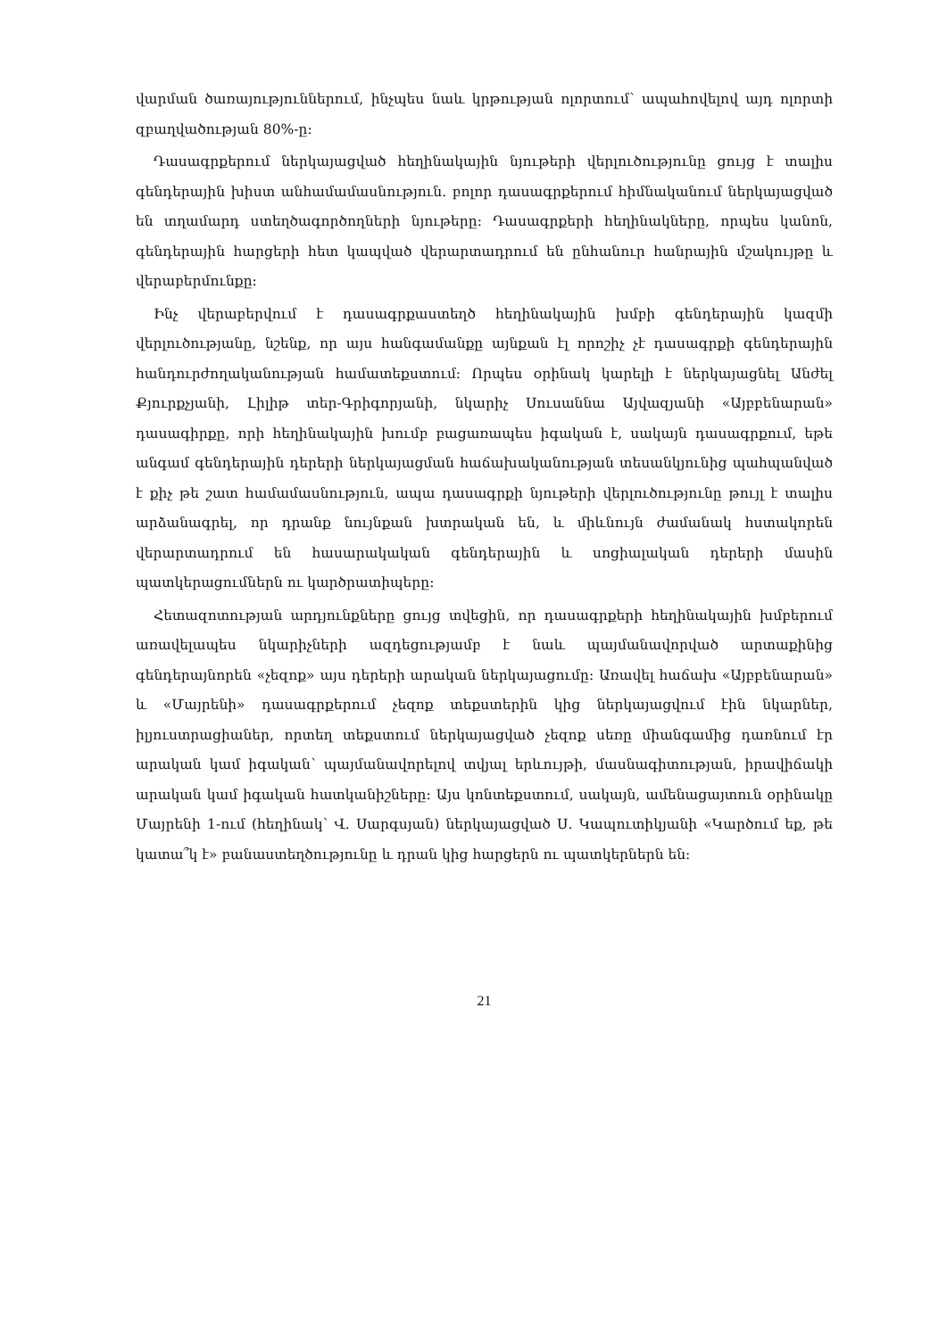վարման ծառայություններում, ինչպես նաև կրթության ոլորտում՝ ապահովելով այդ ոլորտի զբաղվածության 80%-ը:
Դասագրքերում ներկայացված հեղինակային նյութերի վերլուծությունը ցույց է տալիս գենդերային խիստ անհամամասնություն. բոլոր դասագրքերում հիմնականում ներկայացված են տղամարդ ստեղծագործողների նյութերը: Դասագրքերի հեղինակները, որպես կանոն, գենդերային հարցերի հետ կապված վերարտադրում են ընհանուր հանրային մշակույթը և վերաբերմունքը:
Ինչ վերաբերվում է դասագրքաստեղծ հեղինակային խմբի գենդերային կազմի վերլուծությանը, նշենք, որ այս հանգամանքը այնքան էլ որոշիչ չէ դասագրքի գենդերային հանդուրժողականության համատեքստում: Որպես օրինակ կարելի է ներկայացնել Անժել Քյուրքչյանի, Լիլիթ տեր-Գրիգորյանի, նկարիչ Սուսաննա Այվազյանի «Այբբենարան» դասագիրքը, որի հեղինակային խումբ բացառապես իգական է, սակայն դասագրքում, եթե անգամ գենդերային դերերի ներկայացման հաճախականության տեսանկյունից պահպանված է քիչ թե շատ համամասնություն, ապա դասագրքի նյութերի վերլուծությունը թույլ է տալիս արձանագրել, որ դրանք նույնքան խտրական են, և միևնույն ժամանակ հստակորեն վերարտադրում են հասարակական գենդերային և սոցիալական դերերի մասին պատկերացումներն ու կարծրատիպերը:
Հետազոտության արդյունքները ցույց տվեցին, որ դասագրքերի հեղինակային խմբերում առավելապես նկարիչների ազդեցությամբ է նաև պայմանավորված արտաքինից գենդերայնորեն «չեզոք» այս դերերի արական ներկայացումը: Առավել հաճախ «Այբբենարան» և «Մայրենի» դասագրքերում չեզոք տեքստերին կից ներկայացվում էին նկարներ, իլյուստրացիաներ, որտեղ տեքստում ներկայացված չեզոք սեռը միանգամից դառնում էր արական կամ իգական՝ պայմանավորելով տվյալ երևույթի, մասնագիտության, իրավիճակի արական կամ իգական հատկանիշները: Այս կոնտեքստում, սակայն, ամենացայտուն օրինակը Մայրենի 1-ում (հեղինակ՝ Վ. Սարգսյան) ներկայացված Ս. Կապուտիկյանի «Կարծում եք, թե կատա՞կ է» բանաստեղծությունը և դրան կից հարցերն ու պատկերներն են:
21